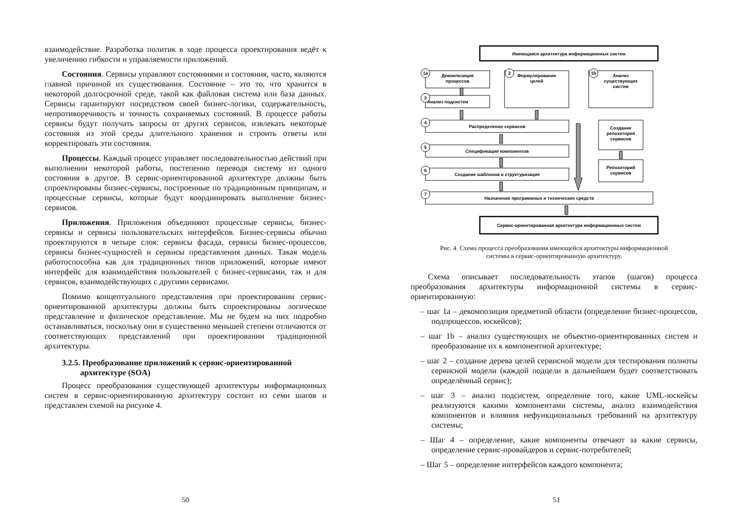взаимодействие. Разработка политик в ходе процесса проектирования ведёт к увеличению гибкости и управляемости приложений.
Состояния. Сервисы управляют состояниями и состояния, часто, являются главной причиной их существования. Состояние – это то, что хранится в некоторой долгосрочной среде, такой как файловая система или база данных. Сервисы гарантируют посредством своей бизнес-логики, содержательность, непротиворечивость и точность сохраняемых состояний. В процессе работы сервисы будут получать запросы от других сервисов, извлекать некоторые состояния из этой среды длительного хранения и строить ответы или корректировать эти состояния.
Процессы. Каждый процесс управляет последовательностью действий при выполнении некоторой работы, постепенно переводя систему из одного состояния в другое. В сервис-ориентированной архитектуре должны быть спроектированы бизнес-сервисы, построенные по традиционным принципам, и процессные сервисы, которые будут координировать выполнение бизнес-сервисов.
Приложения. Приложения объединяют процессные сервисы, бизнес-сервисы и сервисы пользовательских интерфейсов. Бизнес-сервисы обычно проектируются в четыре слоя: сервисы фасада, сервисы бизнес-процессов, сервисы бизнес-сущностей и сервисы представления данных. Такая модель работоспособна как для традиционных типов приложений, которые имеют интерфейс для взаимодействия пользователей с бизнес-сервисами, так и для сервисов, взаимодействующих с другими сервисами.
Помимо концептуального представления при проектировании сервис-ориентированной архитектуры должны быть спроектированы логическое представление и физическое представление. Мы не будем на них подробно останавливаться, поскольку они в существенно меньшей степени отличаются от соответствующих представлений при проектировании традиционной архитектуры.
3.2.5. Преобразование приложений к сервис-ориентированной
архитектуре (SOA)
Процесс преобразования существующей архитектуры информационных систем в сервис-ориентированную архитектуру состоит из семи шагов и представлен схемой на рисунке 4.
50
Имеющаяся архитектура информационных систем
Декомпозиция
процессов
Формулирование
целей
Анализ
существующих
систем
Анализ подсистем
Распределение сервисов
Спецификация компонентов
Создание шаблонов и структуризация
Создание
репозитория
сервисов
Репозиторий
сервисов
Назначение программных и технических средств
Сервис-ориентированная архитектура информационных систем
1a
2
1b
3
4
5
6
7
Рис. 4. Схема процесса преобразования имеющейся архитектуры информационной
системы в сервис-ориентированную архитектуру.
Схема описывает последовательность этапов (шагов) процесса преобразования архитектуры информационной системы в сервис-ориентированную:
– шаг 1a – декомпозиция предметной области (определение бизнес-процессов, подпроцессов, юскейсов);
– шаг 1b – анализ существующих не объектно-ориентированных систем и преобразование их к компонентной архитектуре;
– шаг 2 – создание дерева целей сервисной модели для тестирования полноты сервисной модели (каждой подцели в дальнейшем будет соответствовать определённый сервис);
– шаг 3 – анализ подсистем, определение того, какие UML-юскейсы реализуются какими компонентами системы, анализ взаимодействия компонентов и влияния нефункциональных требований на архитектуру системы;
– Шаг 4 – определение, какие компоненты отвечают за какие сервисы, определение сервис-провайдеров и сервис-потребителей;
– Шаг 5 – определение интерфейсов каждого компонента;
51